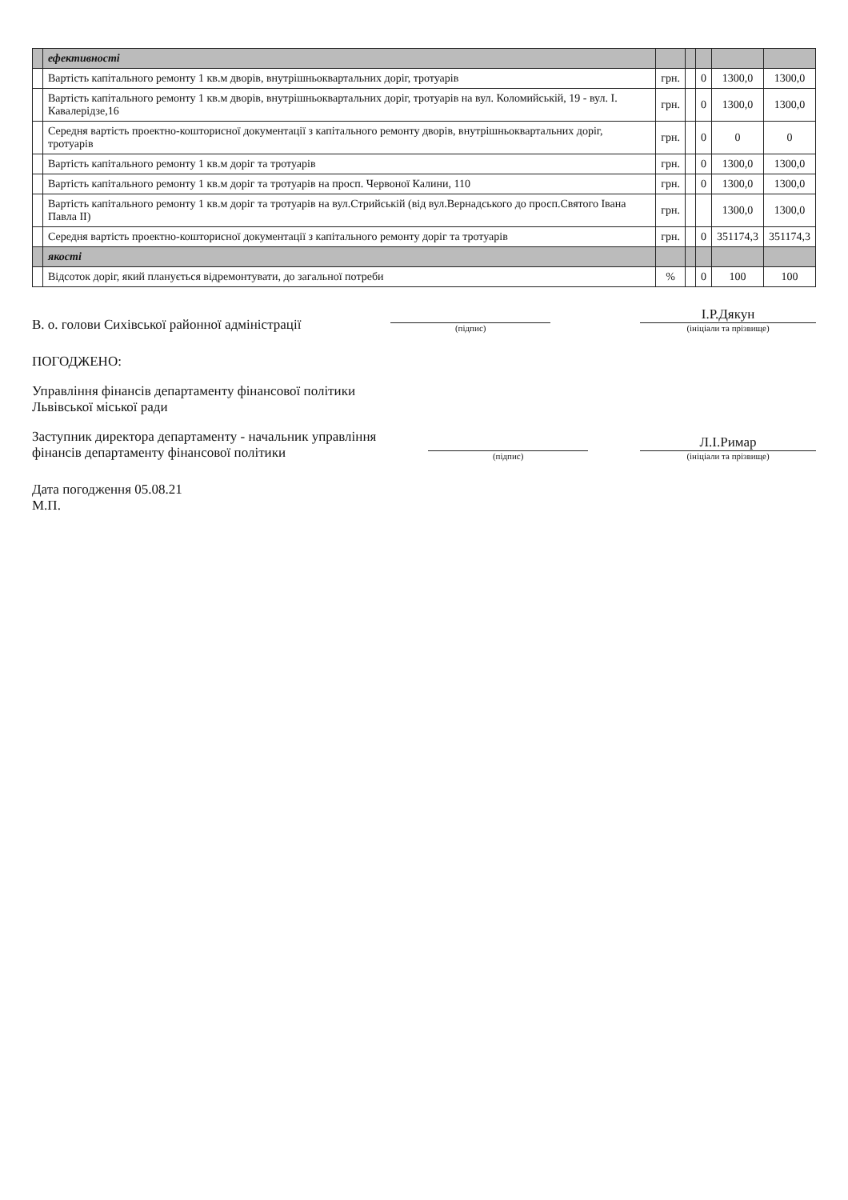| | ефективності | | | | | |
| | Вартість капітального ремонту 1 кв.м дворів, внутрішньоквартальних доріг, тротуарів | грн. | | 0 | 1300,0 | 1300,0 |
| | Вартість капітального ремонту 1 кв.м дворів, внутрішньоквартальних доріг, тротуарів на вул. Коломийській, 19 - вул. І. Кавалерідзе,16 | грн. | | 0 | 1300,0 | 1300,0 |
| | Середня вартість проектно-кошторисної документації з капітального ремонту дворів, внутрішньоквартальних доріг, тротуарів | грн. | | 0 | 0 | 0 |
| | Вартість капітального ремонту 1 кв.м доріг та тротуарів | грн. | | 0 | 1300,0 | 1300,0 |
| | Вартість капітального ремонту 1 кв.м доріг та тротуарів на просп. Червоної Калини, 110 | грн. | | 0 | 1300,0 | 1300,0 |
| | Вартість капітального ремонту 1 кв.м доріг та тротуарів на вул.Стрийській (від вул.Вернадського до просп.Святого Івана Павла ІІ) | грн. | | | 1300,0 | 1300,0 |
| | Середня вартість проектно-кошторисної документації з капітального ремонту доріг та тротуарів | грн. | | 0 | 351174,3 | 351174,3 |
| | якості | | | | | |
| | Відсоток доріг, який планується відремонтувати, до загальної потреби | % | | 0 | 100 | 100 |
В. о. голови Сихівської районної адміністрації
(підпис)
І.Р.Дякун
(ініціали та прізвище)
ПОГОДЖЕНО:
Управління фінансів департаменту фінансової політики
Львівської міської ради
Заступник директора департаменту - начальник управління
фінансів департаменту фінансової політики
(підпис)
Л.І.Римар
(ініціали та прізвище)
Дата погодження 05.08.21
М.П.